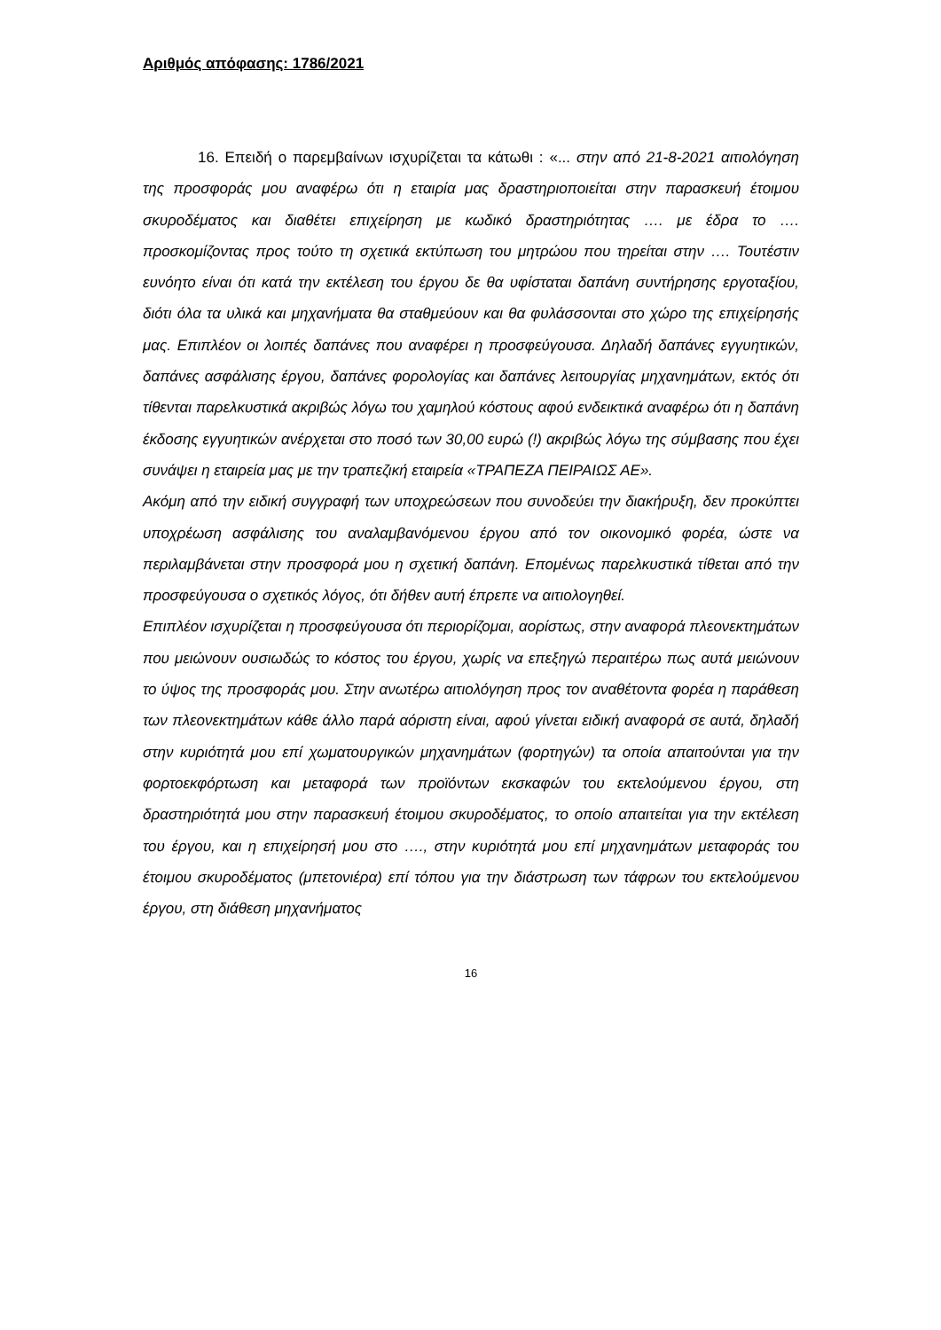Αριθμός απόφασης: 1786/2021
16. Επειδή ο παρεμβαίνων ισχυρίζεται τα κάτωθι : «... στην από 21-8-2021 αιτιολόγηση της προσφοράς μου αναφέρω ότι η εταιρία μας δραστηριοποιείται στην παρασκευή έτοιμου σκυροδέματος και διαθέτει επιχείρηση με κωδικό δραστηριότητας …. με έδρα το …. προσκομίζοντας προς τούτο τη σχετικά εκτύπωση του μητρώου που τηρείται στην …. Τουτέστιν ευνόητο είναι ότι κατά την εκτέλεση του έργου δε θα υφίσταται δαπάνη συντήρησης εργοταξίου, διότι όλα τα υλικά και μηχανήματα θα σταθμεύουν και θα φυλάσσονται στο χώρο της επιχείρησής μας. Επιπλέον οι λοιπές δαπάνες που αναφέρει η προσφεύγουσα. Δηλαδή δαπάνες εγγυητικών, δαπάνες ασφάλισης έργου, δαπάνες φορολογίας και δαπάνες λειτουργίας μηχανημάτων, εκτός ότι τίθενται παρελκυστικά ακριβώς λόγω του χαμηλού κόστους αφού ενδεικτικά αναφέρω ότι η δαπάνη έκδοσης εγγυητικών ανέρχεται στο ποσό των 30,00 ευρώ (!) ακριβώς λόγω της σύμβασης που έχει συνάψει η εταιρεία μας με την τραπεζική εταιρεία «ΤΡΑΠΕΖΑ ΠΕΙΡΑΙΩΣ ΑΕ».
Ακόμη από την ειδική συγγραφή των υποχρεώσεων που συνοδεύει την διακήρυξη, δεν προκύπτει υποχρέωση ασφάλισης του αναλαμβανόμενου έργου από τον οικονομικό φορέα, ώστε να περιλαμβάνεται στην προσφορά μου η σχετική δαπάνη. Επομένως παρελκυστικά τίθεται από την προσφεύγουσα ο σχετικός λόγος, ότι δήθεν αυτή έπρεπε να αιτιολογηθεί.
Επιπλέον ισχυρίζεται η προσφεύγουσα ότι περιορίζομαι, αορίστως, στην αναφορά πλεονεκτημάτων που μειώνουν ουσιωδώς το κόστος του έργου, χωρίς να επεξηγώ περαιτέρω πως αυτά μειώνουν το ύψος της προσφοράς μου. Στην ανωτέρω αιτιολόγηση προς τον αναθέτοντα φορέα η παράθεση των πλεονεκτημάτων κάθε άλλο παρά αόριστη είναι, αφού γίνεται ειδική αναφορά σε αυτά, δηλαδή στην κυριότητά μου επί χωματουργικών μηχανημάτων (φορτηγών) τα οποία απαιτούνται για την φορτοεκφόρτωση και μεταφορά των προϊόντων εκσκαφών του εκτελούμενου έργου, στη δραστηριότητά μου στην παρασκευή έτοιμου σκυροδέματος, το οποίο απαιτείται για την εκτέλεση του έργου, και η επιχείρησή μου στο …., στην κυριότητά μου επί μηχανημάτων μεταφοράς του έτοιμου σκυροδέματος (μπετονιέρα) επί τόπου για την διάστρωση των τάφρων του εκτελούμενου έργου, στη διάθεση μηχανήματος
16